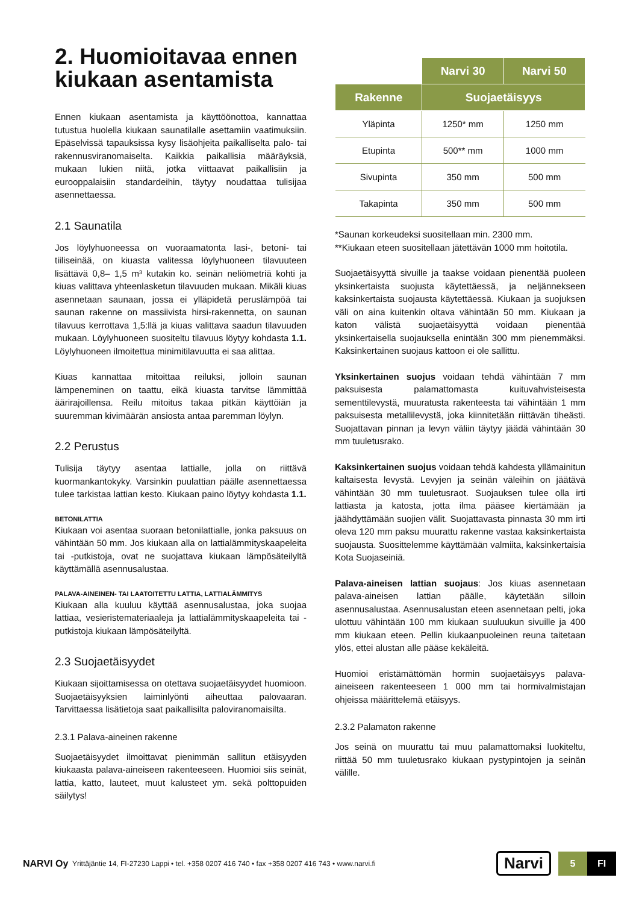2. Huomioitavaa ennen kiukaan asentamista
Ennen kiukaan asentamista ja käyttöönottoa, kannattaa tutustua huolella kiukaan saunatilalle asettamiin vaatimuksiin. Epäselvissä tapauksissa kysy lisäohjeita paikalliselta palo- tai rakennusviranomaiselta. Kaikkia paikallisia määräyksiä, mukaan lukien niitä, jotka viittaavat paikallisiin ja eurooppalaisiin standardeihin, täytyy noudattaa tulisijaa asennettaessa.
2.1 Saunatila
Jos löylyhuoneessa on vuoraamatonta lasi-, betoni- tai tiiliseinää, on kiuasta valitessa löylyhuoneen tilavuuteen lisättävä 0,8– 1,5 m³ kutakin ko. seinän neliömetriä kohti ja kiuas valittava yhteenlasketun tilavuuden mukaan. Mikäli kiuas asennetaan saunaan, jossa ei ylläpidetä peruslämpöä tai saunan rakenne on massiivista hirsi-rakennetta, on saunan tilavuus kerrottava 1,5:llä ja kiuas valittava saadun tilavuuden mukaan. Löylyhuoneen suositeltu tilavuus löytyy kohdasta 1.1. Löylyhuoneen ilmoitettua minimitilavuutta ei saa alittaa.
Kiuas kannattaa mitoittaa reiluksi, jolloin saunan lämpeneminen on taattu, eikä kiuasta tarvitse lämmittää äärirajoillensa. Reilu mitoitus takaa pitkän käyttöiän ja suuremman kivimäärän ansiosta antaa paremman löylyn.
2.2 Perustus
Tulisija täytyy asentaa lattialle, jolla on riittävä kuormankantokyky. Varsinkin puulattian päälle asennettaessa tulee tarkistaa lattian kesto. Kiukaan paino löytyy kohdasta 1.1.
BETONILATTIA
Kiukaan voi asentaa suoraan betonilattialle, jonka paksuus on vähintään 50 mm. Jos kiukaan alla on lattialämmityskaapeleita tai -putkistoja, ovat ne suojattava kiukaan lämpösäteilyltä käyttämällä asennusalustaa.
PALAVA-AINEINEN- TAI LAATOITETTU LATTIA, LATTIALÄMMITYS
Kiukaan alla kuuluu käyttää asennusalustaa, joka suojaa lattiaa, vesieristemateriaaleja ja lattialämmityskaapeleita tai -putkistoja kiukaan lämpösäteilyltä.
2.3 Suojaetäisyydet
Kiukaan sijoittamisessa on otettava suojaetäisyydet huomioon. Suojaetäisyyksien laiminlyönti aiheuttaa palovaaran. Tarvittaessa lisätietoja saat paikallisilta paloviranomaisilta.
2.3.1 Palava-aineinen rakenne
Suojaetäisyydet ilmoittavat pienimmän sallitun etäisyyden kiukaasta palava-aineiseen rakenteeseen. Huomioi siis seinät, lattia, katto, lauteet, muut kalusteet ym. sekä polttopuiden säilytys!
| | Narvi 30 | Narvi 50 |
| Rakenne | Suojaetäisyys | |
| Yläpinta | 1250* mm | 1250 mm |
| Etupinta | 500** mm | 1000 mm |
| Sivupinta | 350 mm | 500 mm |
| Takapinta | 350 mm | 500 mm |
*Saunan korkeudeksi suositellaan min. 2300 mm.
**Kiukaan eteen suositellaan jätettävän 1000 mm hoitotila.
Suojaetäisyyttä sivuille ja taakse voidaan pienentää puoleen yksinkertaista suojusta käytettäessä, ja neljännekseen kaksinkertaista suojausta käytettäessä. Kiukaan ja suojuksen väli on aina kuitenkin oltava vähintään 50 mm. Kiukaan ja katon välistä suojaetäisyyttä voidaan pienentää yksinkertaisella suojauksella enintään 300 mm pienemmäksi. Kaksinkertainen suojaus kattoon ei ole sallittu.
Yksinkertainen suojus voidaan tehdä vähintään 7 mm paksuisesta palamattomasta kuituvahvisteisesta sementtilevystä, muuratusta rakenteesta tai vähintään 1 mm paksuisesta metallilevystä, joka kiinnitetään riittävän tiheästi. Suojattavan pinnan ja levyn väliin täytyy jäädä vähintään 30 mm tuuletusrako.
Kaksinkertainen suojus voidaan tehdä kahdesta yllämainitun kaltaisesta levystä. Levyjen ja seinän väleihin on jäätävä vähintään 30 mm tuuletusraot. Suojauksen tulee olla irti lattiasta ja katosta, jotta ilma pääsee kiertämään ja jäähdyttämään suojien välit. Suojattavasta pinnasta 30 mm irti oleva 120 mm paksu muurattu rakenne vastaa kaksinkertaista suojausta. Suosittelemme käyttämään valmiita, kaksinkertaisia Kota Suojaseiniä.
Palava-aineisen lattian suojaus: Jos kiuas asennetaan palava-aineisen lattian päälle, käytetään silloin asennusalustaa. Asennusalustan eteen asennetaan pelti, joka ulottuu vähintään 100 mm kiukaan suuluukun sivuille ja 400 mm kiukaan eteen. Pellin kiukaanpuoleinen reuna taitetaan ylös, ettei alustan alle pääse kekäleitä.
Huomioi eristämättömän hormin suojaetäisyys palava-aineiseen rakenteeseen 1 000 mm tai hormivalmistajan ohjeissa määrittelemä etäisyys.
2.3.2 Palamaton rakenne
Jos seinä on muurattu tai muu palamattomaksi luokiteltu, riittää 50 mm tuuletusrako kiukaan pystypintojen ja seinän välille.
NARVI Oy Yrittäjäntie 14, FI-27230 Lappi • tel. +358 0207 416 740 • fax +358 0207 416 743 • www.narvi.fi Narvi 5 FI